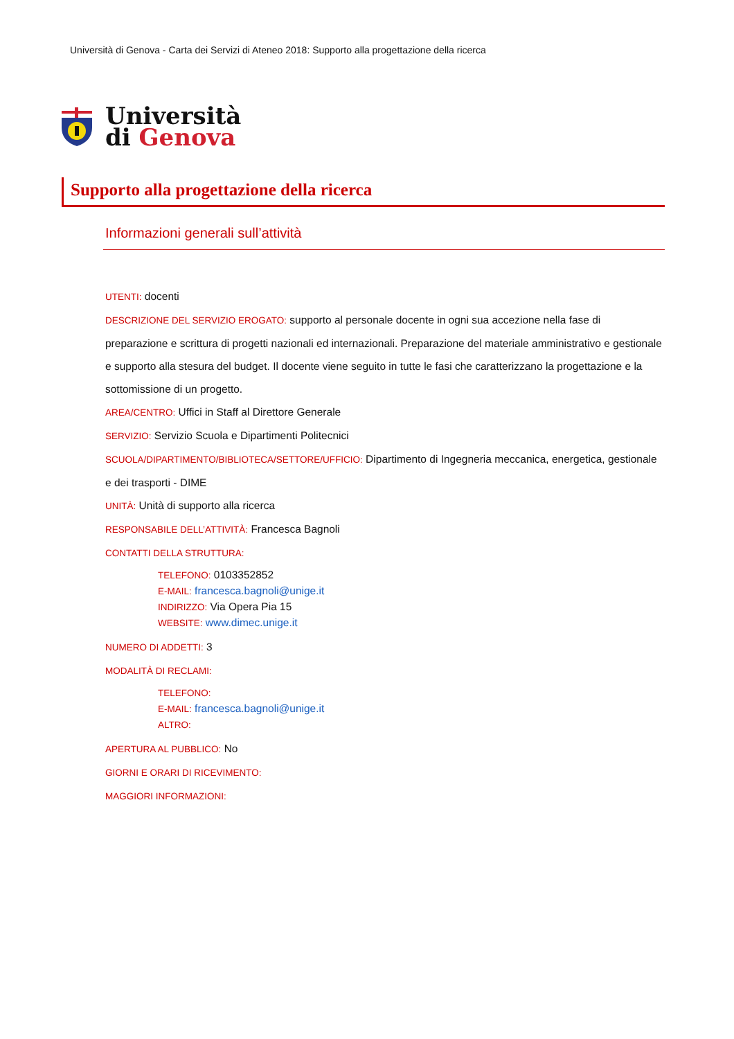Università di Genova - Carta dei Servizi di Ateneo 2018: Supporto alla progettazione della ricerca
Università
di Genova
Supporto alla progettazione della ricerca
Informazioni generali sull’attività
UTENTI: docenti
DESCRIZIONE DEL SERVIZIO EROGATO: supporto al personale docente in ogni sua accezione nella fase di preparazione e scrittura di progetti nazionali ed internazionali. Preparazione del materiale amministrativo e gestionale e supporto alla stesura del budget. Il docente viene seguito in tutte le fasi che caratterizzano la progettazione e la sottomissione di un progetto.
AREA/CENTRO: Uffici in Staff al Direttore Generale
SERVIZIO: Servizio Scuola e Dipartimenti Politecnici
SCUOLA/DIPARTIMENTO/BIBLIOTECA/SETTORE/UFFICIO: Dipartimento di Ingegneria meccanica, energetica, gestionale e dei trasporti - DIME
UNITÀ: Unità di supporto alla ricerca
RESPONSABILE DELL’ATTIVITÀ: Francesca Bagnoli
CONTATTI DELLA STRUTTURA:
TELEFONO: 0103352852
E-MAIL: francesca.bagnoli@unige.it
INDIRIZZO: Via Opera Pia 15
WEBSITE: www.dimec.unige.it
NUMERO DI ADDETTI: 3
MODALITÀ DI RECLAMI:
TELEFONO:
E-MAIL: francesca.bagnoli@unige.it
ALTRO:
APERTURA AL PUBBLICO: No
GIORNI E ORARI DI RICEVIMENTO:
MAGGIORI INFORMAZIONI: